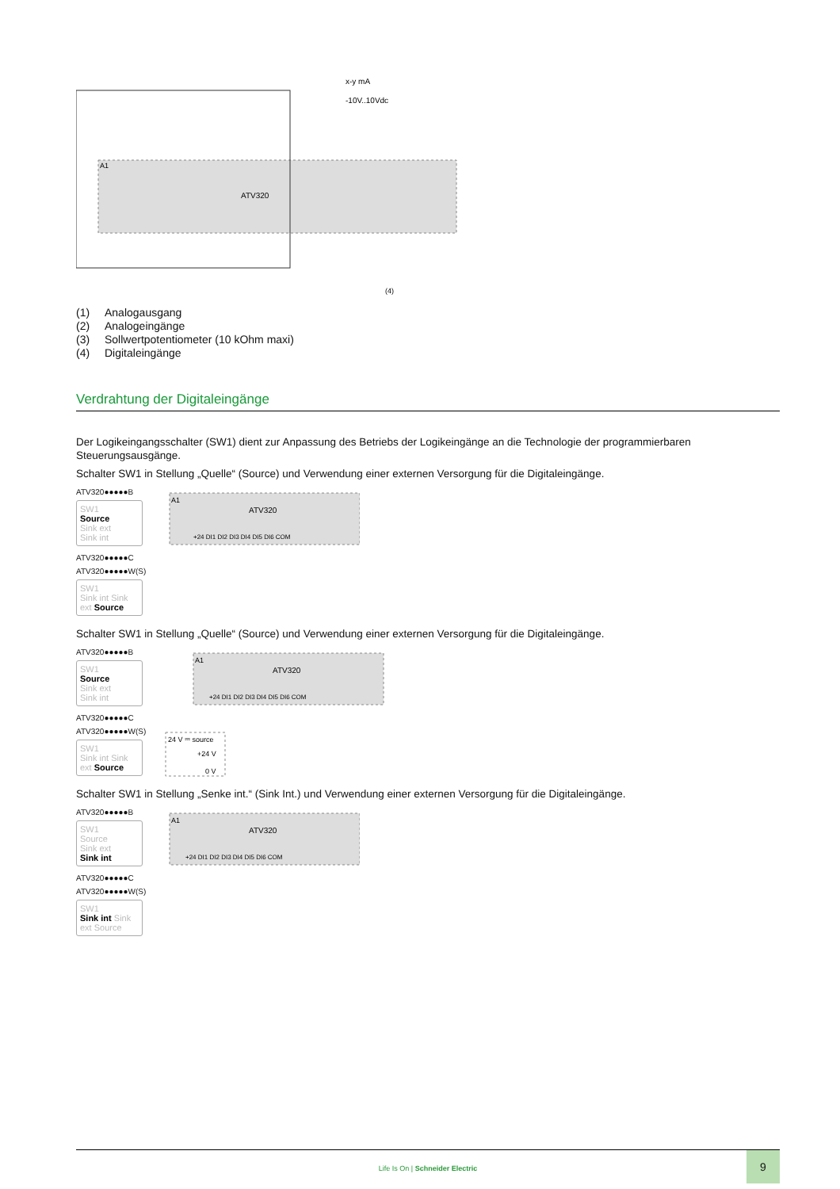A1
ATV320
x-y mA
-10V..10Vdc
(4)
(1) Analogausgang
(2) Analogeingänge
(3) Sollwertpotentiometer (10 kOhm maxi)
(4) Digitaleingänge
Verdrahtung der Digitaleingänge
Der Logikeingangsschalter (SW1) dient zur Anpassung des Betriebs der Logikeingänge an die Technologie der programmierbaren Steuerungsausgänge.
Schalter SW1 in Stellung „Quelle“ (Source) und Verwendung einer externen Versorgung für die Digitaleingänge.
ATV320●●●●●B
SW1
Source
Sink ext
Sink int
ATV320●●●●●C
ATV320●●●●●W(S)
SW1
Sink int Sink ext Source
A1
ATV320
+24 DI1 DI2 DI3 DI4 DI5 DI6 COM
Schalter SW1 in Stellung „Quelle“ (Source) und Verwendung einer externen Versorgung für die Digitaleingänge.
ATV320●●●●●B
SW1
Source
Sink ext
Sink int
ATV320●●●●●C
ATV320●●●●●W(S)
SW1
Sink int Sink ext Source
A1
ATV320
+24 DI1 DI2 DI3 DI4 DI5 DI6 COM
24 V ⎓ source
+24 V
0 V
Schalter SW1 in Stellung „Senke int.“ (Sink Int.) und Verwendung einer externen Versorgung für die Digitaleingänge.
ATV320●●●●●B
SW1
Source
Sink ext
Sink int
ATV320●●●●●C
ATV320●●●●●W(S)
SW1
Sink int Sink ext Source
A1
ATV320
+24 DI1 DI2 DI3 DI4 DI5 DI6 COM
Life Is On | Schneider Electric
9